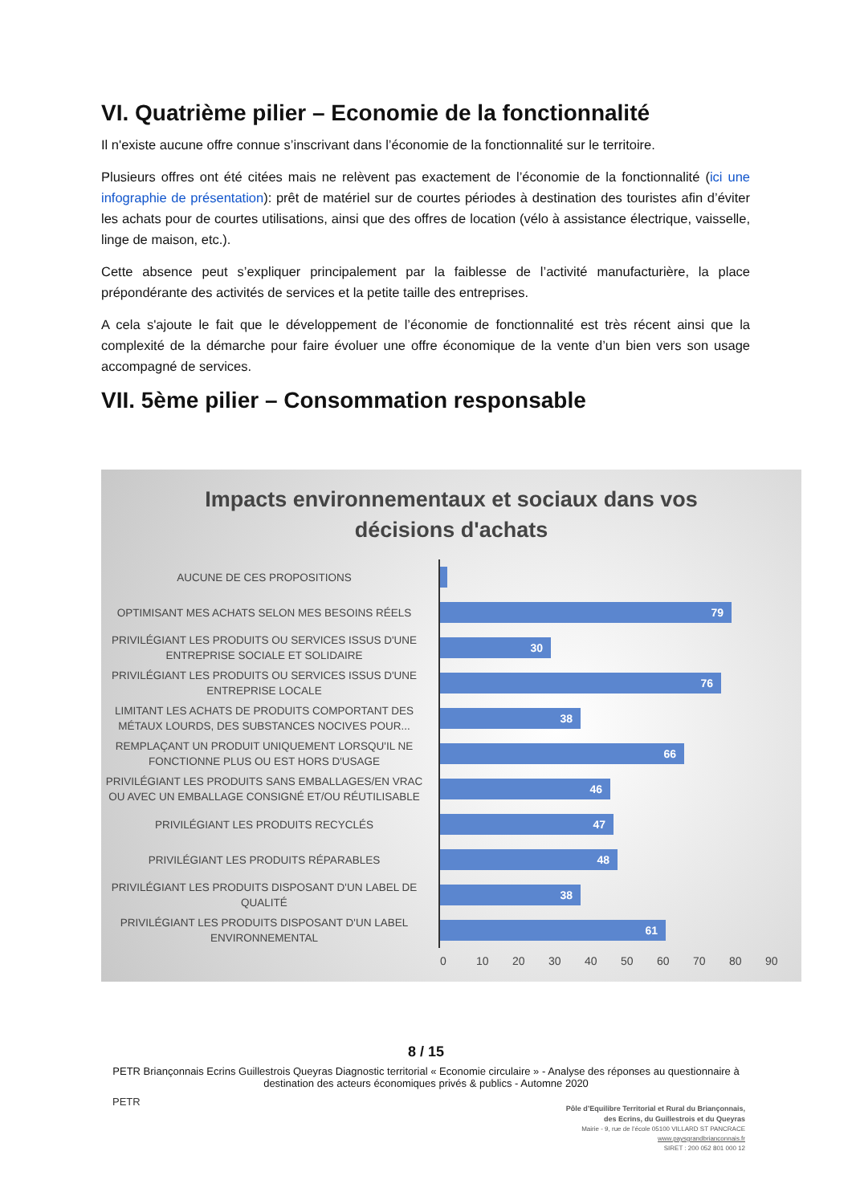VI. Quatrième pilier – Economie de la fonctionnalité
Il n'existe aucune offre connue s’inscrivant dans l’économie de la fonctionnalité sur le territoire.
Plusieurs offres ont été citées mais ne relèvent pas exactement de l’économie de la fonctionnalité (ici une infographie de présentation): prêt de matériel sur de courtes périodes à destination des touristes afin d’éviter les achats pour de courtes utilisations, ainsi que des offres de location (vélo à assistance électrique, vaisselle, linge de maison, etc.).
Cette absence peut s’expliquer principalement par la faiblesse de l’activité manufacturière, la place prépondérante des activités de services et la petite taille des entreprises.
A cela s'ajoute le fait que le développement de l’économie de fonctionnalité est très récent ainsi que la complexité de la démarche pour faire évoluer une offre économique de la vente d’un bien vers son usage accompagné de services.
VII. 5ème pilier – Consommation responsable
Impacts environnementaux et sociaux dans vos
décisions d'achats
AUCUNE DE CES PROPOSITIONS
OPTIMISANT MES ACHATS SELON MES BESOINS RÉELS
79
PRIVILÉGIANT LES PRODUITS OU SERVICES ISSUS D'UNE ENTREPRISE SOCIALE ET SOLIDAIRE
30
PRIVILÉGIANT LES PRODUITS OU SERVICES ISSUS D'UNE ENTREPRISE LOCALE
76
LIMITANT LES ACHATS DE PRODUITS COMPORTANT DES MÉTAUX LOURDS, DES SUBSTANCES NOCIVES POUR...
38
REMPLAÇANT UN PRODUIT UNIQUEMENT LORSQU'IL NE FONCTIONNE PLUS OU EST HORS D'USAGE
66
PRIVILÉGIANT LES PRODUITS SANS EMBALLAGES/EN VRAC OU AVEC UN EMBALLAGE CONSIGNÉ ET/OU RÉUTILISABLE
46
PRIVILÉGIANT LES PRODUITS RECYCLÉS
47
PRIVILÉGIANT LES PRODUITS RÉPARABLES
48
PRIVILÉGIANT LES PRODUITS DISPOSANT D'UN LABEL DE QUALITÉ
38
PRIVILÉGIANT LES PRODUITS DISPOSANT D'UN LABEL ENVIRONNEMENTAL
61
0 10 20 30 40 50 60 70 80 90
8 / 15
PETR Briançonnais Ecrins Guillestrois Queyras Diagnostic territorial « Economie circulaire » - Analyse des réponses au questionnaire à
destination des acteurs économiques privés & publics - Automne 2020
PETR
Pôle d’Equilibre Territorial et Rural du Briançonnais, des Ecrins, du Guillestrois et du Queyras
Mairie - 9, rue de l’école 05100 VILLARD ST PANCRACE
www.paysgrandbrianconnais.fr
SIRET : 200 052 801 000 12